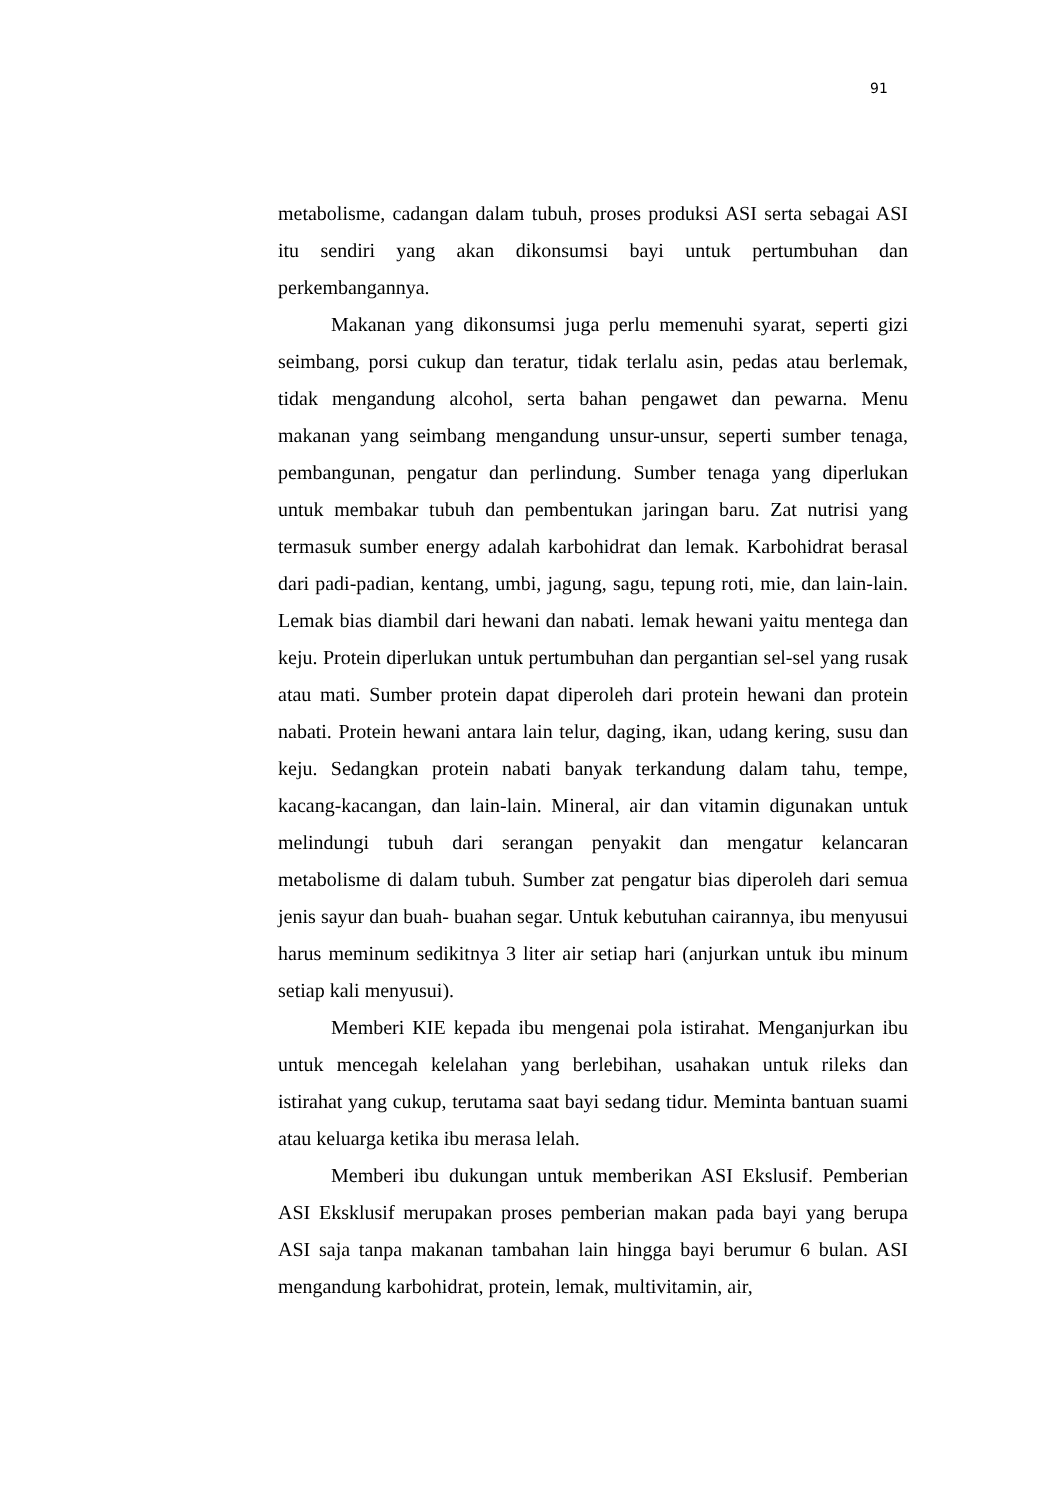91
metabolisme, cadangan dalam tubuh, proses produksi ASI serta sebagai ASI itu sendiri yang akan dikonsumsi bayi untuk pertumbuhan dan perkembangannya.
Makanan yang dikonsumsi juga perlu memenuhi syarat, seperti gizi seimbang, porsi cukup dan teratur, tidak terlalu asin, pedas atau berlemak, tidak mengandung alcohol, serta bahan pengawet dan pewarna. Menu makanan yang seimbang mengandung unsur-unsur, seperti sumber tenaga, pembangunan, pengatur dan perlindung. Sumber tenaga yang diperlukan untuk membakar tubuh dan pembentukan jaringan baru. Zat nutrisi yang termasuk sumber energy adalah karbohidrat dan lemak. Karbohidrat berasal dari padi-padian, kentang, umbi, jagung, sagu, tepung roti, mie, dan lain-lain. Lemak bias diambil dari hewani dan nabati. lemak hewani yaitu mentega dan keju. Protein diperlukan untuk pertumbuhan dan pergantian sel-sel yang rusak atau mati. Sumber protein dapat diperoleh dari protein hewani dan protein nabati. Protein hewani antara lain telur, daging, ikan, udang kering, susu dan keju. Sedangkan protein nabati banyak terkandung dalam tahu, tempe, kacang-kacangan, dan lain-lain. Mineral, air dan vitamin digunakan untuk melindungi tubuh dari serangan penyakit dan mengatur kelancaran metabolisme di dalam tubuh. Sumber zat pengatur bias diperoleh dari semua jenis sayur dan buah- buahan segar. Untuk kebutuhan cairannya, ibu menyusui harus meminum sedikitnya 3 liter air setiap hari (anjurkan untuk ibu minum setiap kali menyusui).
Memberi KIE kepada ibu mengenai pola istirahat. Menganjurkan ibu untuk mencegah kelelahan yang berlebihan, usahakan untuk rileks dan istirahat yang cukup, terutama saat bayi sedang tidur. Meminta bantuan suami atau keluarga ketika ibu merasa lelah.
Memberi ibu dukungan untuk memberikan ASI Ekslusif. Pemberian ASI Eksklusif merupakan proses pemberian makan pada bayi yang berupa ASI saja tanpa makanan tambahan lain hingga bayi berumur 6 bulan. ASI mengandung karbohidrat, protein, lemak, multivitamin, air,